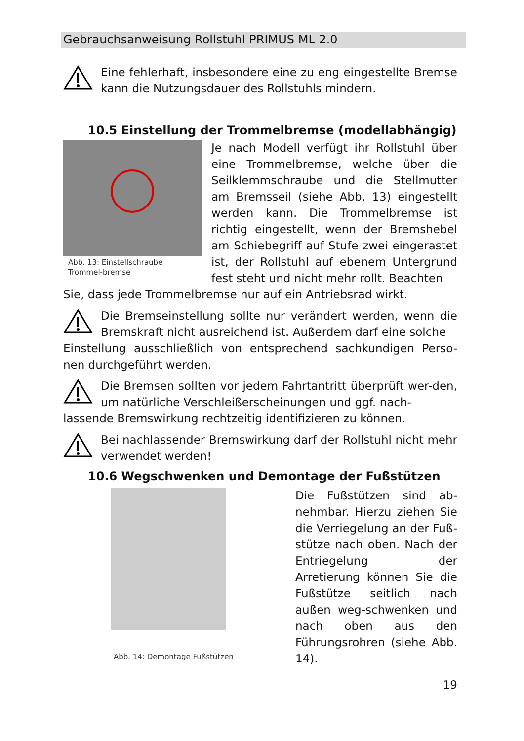Gebrauchsanweisung Rollstuhl PRIMUS ML 2.0
Eine fehlerhaft, insbesondere eine zu eng eingestellte Bremse kann die Nutzungsdauer des Rollstuhls mindern.
10.5 Einstellung der Trommelbremse (modellabhängig)
Abb. 13: Einstellschraube Trommel-bremse
Je nach Modell verfügt ihr Rollstuhl über eine Trommelbremse, welche über die Seilklemmschraube und die Stellmutter am Bremsseil (siehe Abb. 13) eingestellt werden kann. Die Trommelbremse ist richtig eingestellt, wenn der Bremshebel am Schiebegriff auf Stufe zwei eingerastet ist, der Rollstuhl auf ebenem Untergrund fest steht und nicht mehr rollt. Beachten
Sie, dass jede Trommelbremse nur auf ein Antriebsrad wirkt.
Die Bremseinstellung sollte nur verändert werden, wenn die Bremskraft nicht ausreichend ist. Außerdem darf eine solche
Einstellung ausschließlich von entsprechend sachkundigen Perso-nen durchgeführt werden.
Die Bremsen sollten vor jedem Fahrtantritt überprüft wer-den, um natürliche Verschleißerscheinungen und ggf. nach-
lassende Bremswirkung rechtzeitig identifizieren zu können.
Bei nachlassender Bremswirkung darf der Rollstuhl nicht mehr verwendet werden!
10.6 Wegschwenken und Demontage der Fußstützen
Abb. 14: Demontage Fußstützen
Die Fußstützen sind ab-nehmbar. Hierzu ziehen Sie die Verriegelung an der Fuß-stütze nach oben. Nach der Entriegelung der Arretierung können Sie die Fußstütze seitlich nach außen weg-schwenken und nach oben aus den Führungsrohren (siehe Abb. 14).
19